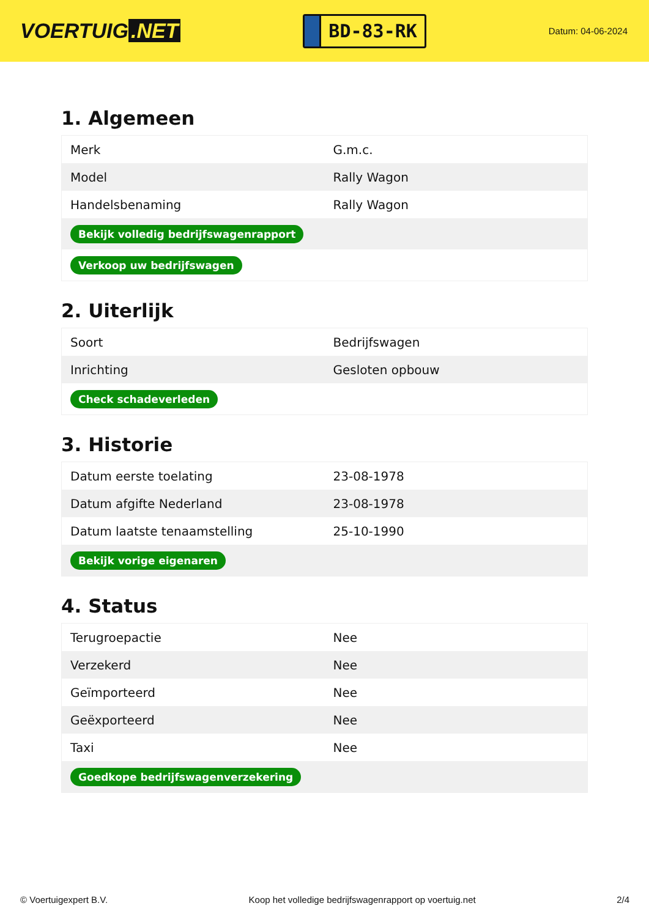VOERTUIG.NET
BD-83-RK
Datum: 04-06-2024
1. Algemeen
| Merk | G.m.c. |
| Model | Rally Wagon |
| Handelsbenaming | Rally Wagon |
| Bekijk volledig bedrijfswagenrapport | |
| Verkoop uw bedrijfswagen | |
2. Uiterlijk
| Soort | Bedrijfswagen |
| Inrichting | Gesloten opbouw |
| Check schadeverleden | |
3. Historie
| Datum eerste toelating | 23-08-1978 |
| Datum afgifte Nederland | 23-08-1978 |
| Datum laatste tenaamstelling | 25-10-1990 |
| Bekijk vorige eigenaren | |
4. Status
| Terugroepactie | Nee |
| Verzekerd | Nee |
| Geïmporteerd | Nee |
| Geëxporteerd | Nee |
| Taxi | Nee |
| Goedkope bedrijfswagenverzekering | |
© Voertuigexpert B.V. Koop het volledige bedrijfswagenrapport op voertuig.net 2/4